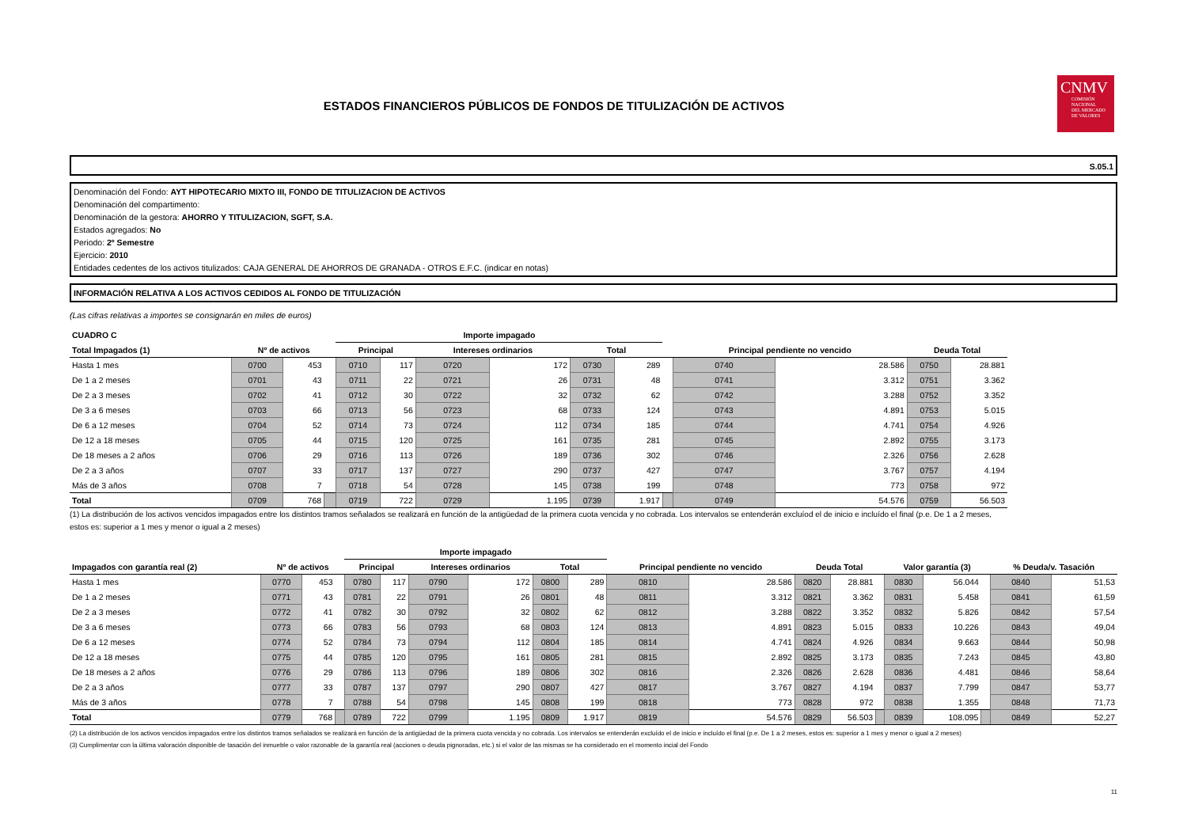CNMV
COMISIÓN
NACIONAL
DEL MERCADO
DE VALORES
ESTADOS FINANCIEROS PÚBLICOS DE FONDOS DE TITULIZACIÓN DE ACTIVOS
S.05.1
Denominación del Fondo: AYT HIPOTECARIO MIXTO III, FONDO DE TITULIZACION DE ACTIVOS
Denominación del compartimento:
Denominación de la gestora: AHORRO Y TITULIZACION, SGFT, S.A.
Estados agregados: No
Periodo: 2º Semestre
Ejercicio: 2010
Entidades cedentes de los activos titulizados: CAJA GENERAL DE AHORROS DE GRANADA - OTROS E.F.C. (indicar en notas)
INFORMACIÓN RELATIVA A LOS ACTIVOS CEDIDOS AL FONDO DE TITULIZACIÓN
(Las cifras relativas a importes se consignarán en miles de euros)
| CUADRO C | | | | Importe impagado | | | | | | | | | | |
| --- | --- | --- | --- | --- | --- | --- | --- | --- | --- | --- | --- | --- | --- | --- |
| Total Impagados (1) | Nº de activos | | | Principal | | Intereses ordinarios | | Total | | | Principal pendiente no vencido | | Deuda Total | |
| Hasta 1 mes | 0700 | 453 | | 0710 | 117 | 0720 | 172 | 0730 | 289 | | 0740 | 28.586 | 0750 | 28.881 |
| De 1 a 2 meses | 0701 | 43 | | 0711 | 22 | 0721 | 26 | 0731 | 48 | | 0741 | 3.312 | 0751 | 3.362 |
| De 2 a 3 meses | 0702 | 41 | | 0712 | 30 | 0722 | 32 | 0732 | 62 | | 0742 | 3.288 | 0752 | 3.352 |
| De 3 a 6 meses | 0703 | 66 | | 0713 | 56 | 0723 | 68 | 0733 | 124 | | 0743 | 4.891 | 0753 | 5.015 |
| De 6 a 12 meses | 0704 | 52 | | 0714 | 73 | 0724 | 112 | 0734 | 185 | | 0744 | 4.741 | 0754 | 4.926 |
| De 12 a 18 meses | 0705 | 44 | | 0715 | 120 | 0725 | 161 | 0735 | 281 | | 0745 | 2.892 | 0755 | 3.173 |
| De 18 meses a 2 años | 0706 | 29 | | 0716 | 113 | 0726 | 189 | 0736 | 302 | | 0746 | 2.326 | 0756 | 2.628 |
| De 2 a 3 años | 0707 | 33 | | 0717 | 137 | 0727 | 290 | 0737 | 427 | | 0747 | 3.767 | 0757 | 4.194 |
| Más de 3 años | 0708 | 7 | | 0718 | 54 | 0728 | 145 | 0738 | 199 | | 0748 | 773 | 0758 | 972 |
| Total | 0709 | 768 | | 0719 | 722 | 0729 | 1.195 | 0739 | 1.917 | | 0749 | 54.576 | 0759 | 56.503 |
(1) La distribución de los activos vencidos impagados entre los distintos tramos señalados se realizará en función de la antigüedad de la primera cuota vencida y no cobrada. Los intervalos se entenderán excluíod el de inicio e incluído el final (p.e. De 1 a 2 meses, estos es: superior a 1 mes y menor o igual a 2 meses)
| | | | | Importe impagado | | | | | | | | | | | | | | | |
| --- | --- | --- | --- | --- | --- | --- | --- | --- | --- | --- | --- | --- | --- | --- | --- | --- | --- | --- | --- |
| Impagados con garantía real (2) | Nº de activos | | | Principal | | Intereses ordinarios | | Total | | Principal pendiente no vencido | | Deuda Total | | | Valor garantía (3) | | | % Deuda/v. Tasación | |
| Hasta 1 mes | 0770 | 453 | | 0780 | 117 | 0790 | 172 | 0800 | 289 | 0810 | 28.586 | 0820 | 28.881 | | 0830 | 56.044 | | 0840 | 51,53 |
| De 1 a 2 meses | 0771 | 43 | | 0781 | 22 | 0791 | 26 | 0801 | 48 | 0811 | 3.312 | 0821 | 3.362 | | 0831 | 5.458 | | 0841 | 61,59 |
| De 2 a 3 meses | 0772 | 41 | | 0782 | 30 | 0792 | 32 | 0802 | 62 | 0812 | 3.288 | 0822 | 3.352 | | 0832 | 5.826 | | 0842 | 57,54 |
| De 3 a 6 meses | 0773 | 66 | | 0783 | 56 | 0793 | 68 | 0803 | 124 | 0813 | 4.891 | 0823 | 5.015 | | 0833 | 10.226 | | 0843 | 49,04 |
| De 6 a 12 meses | 0774 | 52 | | 0784 | 73 | 0794 | 112 | 0804 | 185 | 0814 | 4.741 | 0824 | 4.926 | | 0834 | 9.663 | | 0844 | 50,98 |
| De 12 a 18 meses | 0775 | 44 | | 0785 | 120 | 0795 | 161 | 0805 | 281 | 0815 | 2.892 | 0825 | 3.173 | | 0835 | 7.243 | | 0845 | 43,80 |
| De 18 meses a 2 años | 0776 | 29 | | 0786 | 113 | 0796 | 189 | 0806 | 302 | 0816 | 2.326 | 0826 | 2.628 | | 0836 | 4.481 | | 0846 | 58,64 |
| De 2 a 3 años | 0777 | 33 | | 0787 | 137 | 0797 | 290 | 0807 | 427 | 0817 | 3.767 | 0827 | 4.194 | | 0837 | 7.799 | | 0847 | 53,77 |
| Más de 3 años | 0778 | 7 | | 0788 | 54 | 0798 | 145 | 0808 | 199 | 0818 | 773 | 0828 | 972 | | 0838 | 1.355 | | 0848 | 71,73 |
| Total | 0779 | 768 | | 0789 | 722 | 0799 | 1.195 | 0809 | 1.917 | 0819 | 54.576 | 0829 | 56.503 | | 0839 | 108.095 | | 0849 | 52,27 |
(2) La distribución de los activos vencidos impagados entre los distintos tramos señalados se realizará en función de la antigüedad de la primera cuota vencida y no cobrada. Los intervalos se entenderán excluído el de inicio e incluído el final (p.e. De 1 a 2 meses, estos es: superior a 1 mes y menor o igual a 2 meses)
(3) Cumplimentar con la última valoración disponible de tasación del inmueble o valor razonable de la garantía real (acciones o deuda pignoradas, etc.) si el valor de las mismas se ha considerado en el momento incial del Fondo
11